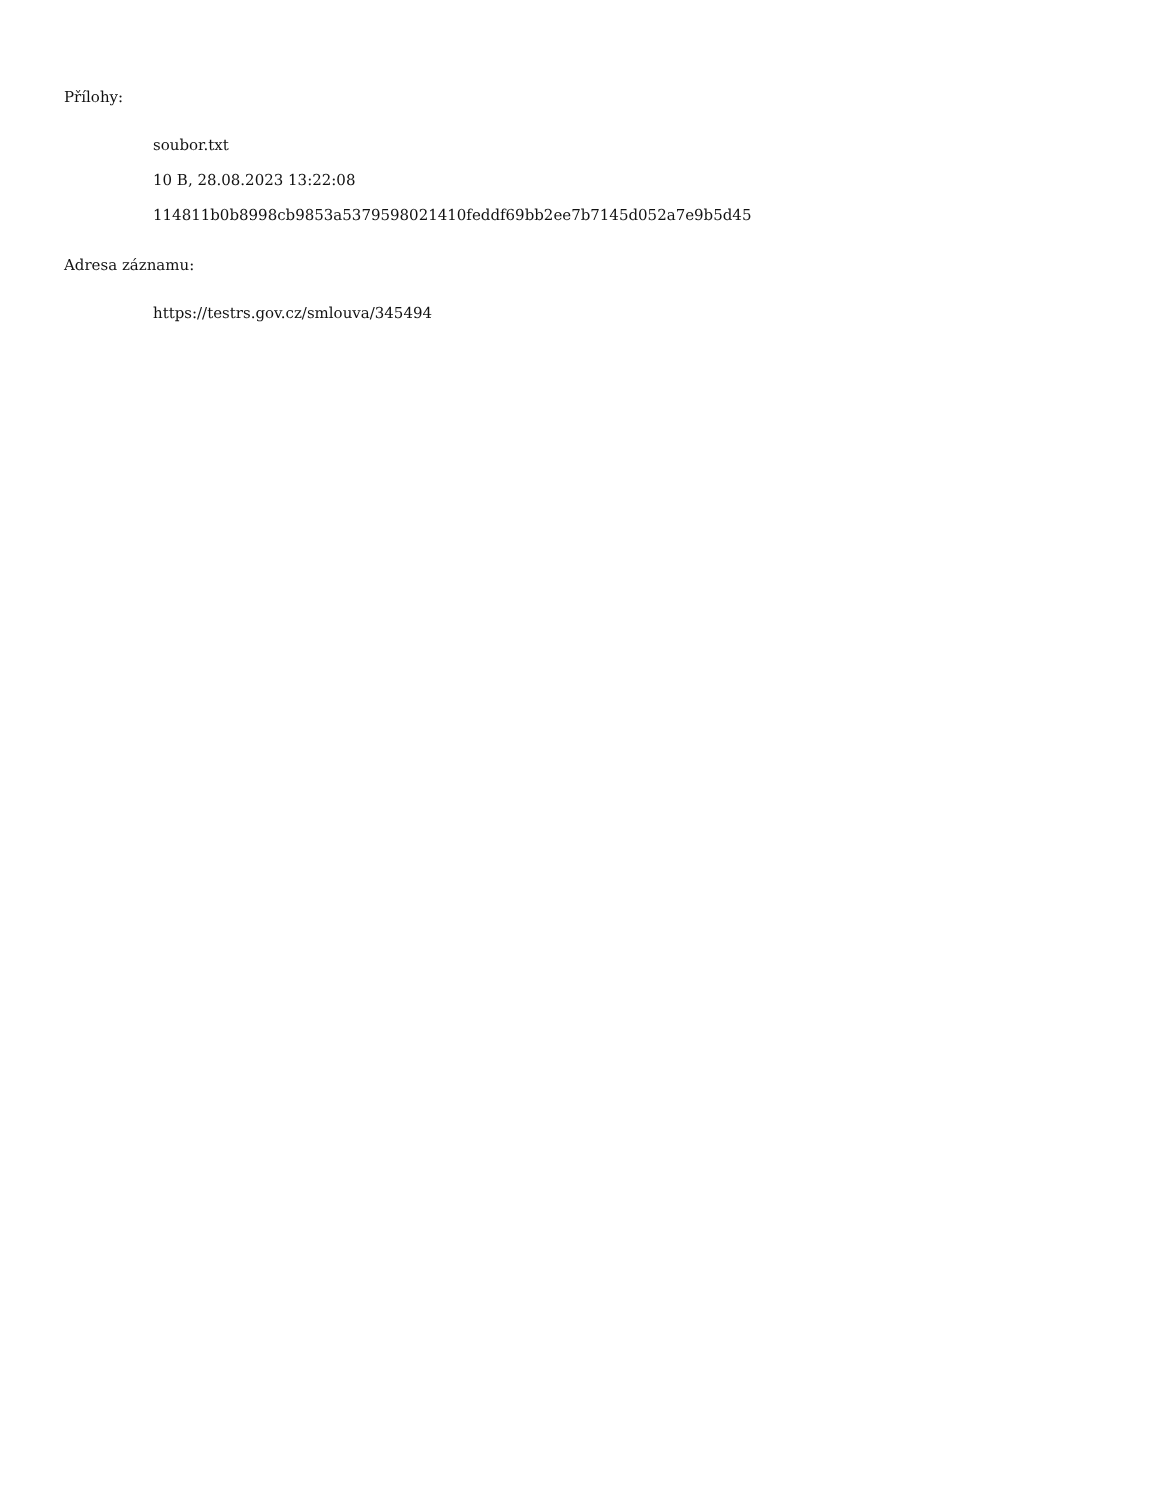Přílohy:
soubor.txt
10 B, 28.08.2023 13:22:08
114811b0b8998cb9853a5379598021410feddf69bb2ee7b7145d052a7e9b5d45
Adresa záznamu:
https://testrs.gov.cz/smlouva/345494